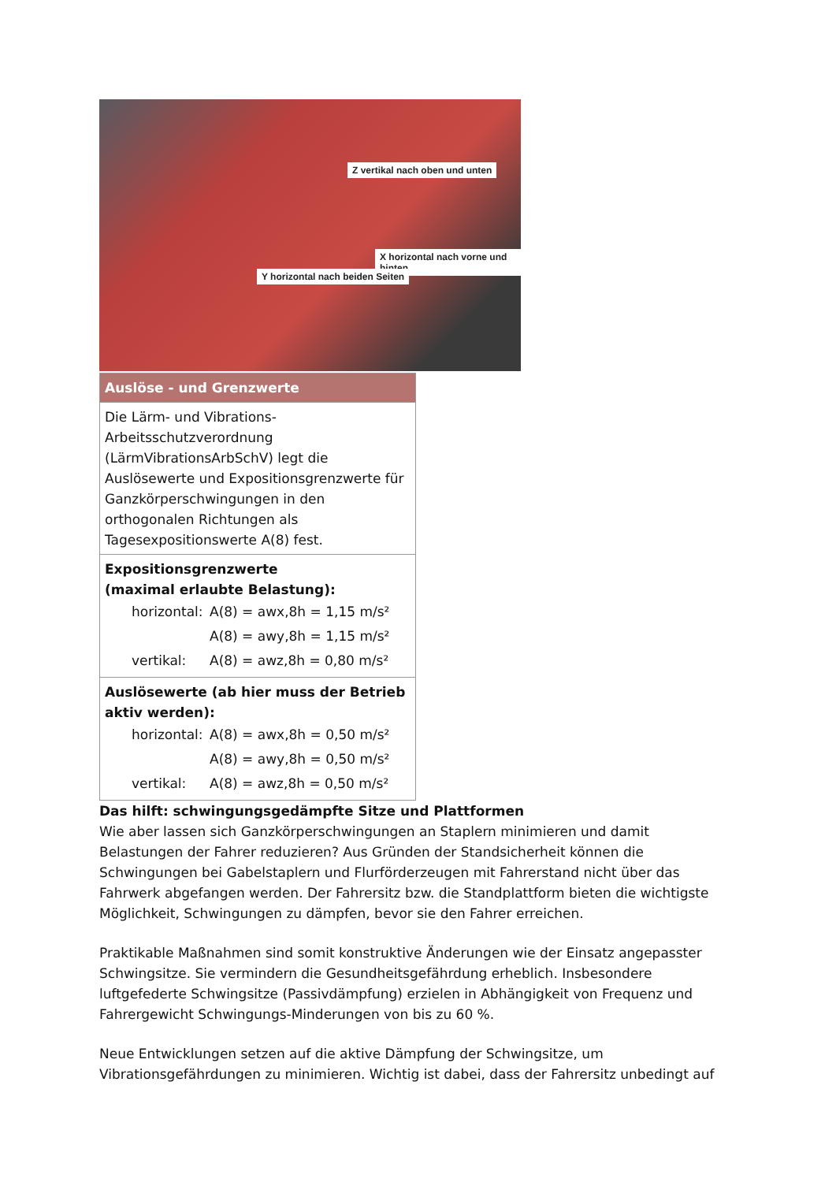Z vertikal nach oben und unten
X horizontal nach vorne und hinten
Y horizontal nach beiden Seiten
| Auslöse - und Grenzwerte |
| --- |
| Die Lärm- und Vibrations-Arbeitsschutzverordnung (LärmVibrationsArbSchV) legt die Auslösewerte und Expositionsgrenzwerte für Ganzkörperschwingungen in den orthogonalen Richtungen als Tagesexpositionswerte A(8) fest. |
| Expositionsgrenzwerte (maximal erlaubte Belastung): horizontal: A(8) = awx,8h = 1,15 m/s² A(8) = awy,8h = 1,15 m/s² vertikal: A(8) = awz,8h = 0,80 m/s² |
| Auslösewerte (ab hier muss der Betrieb aktiv werden): horizontal: A(8) = awx,8h = 0,50 m/s² A(8) = awy,8h = 0,50 m/s² vertikal: A(8) = awz,8h = 0,50 m/s² |
Das hilft: schwingungsgedämpfte Sitze und Plattformen
Wie aber lassen sich Ganzkörperschwingungen an Staplern minimieren und damit Belastungen der Fahrer reduzieren? Aus Gründen der Standsicherheit können die Schwingungen bei Gabelstaplern und Flurförderzeugen mit Fahrerstand nicht über das Fahrwerk abgefangen werden. Der Fahrersitz bzw. die Standplattform bieten die wichtigste Möglichkeit, Schwingungen zu dämpfen, bevor sie den Fahrer erreichen.
Praktikable Maßnahmen sind somit konstruktive Änderungen wie der Einsatz angepasster Schwingsitze. Sie vermindern die Gesundheitsgefährdung erheblich. Insbesondere luftgefederte Schwingsitze (Passivdämpfung) erzielen in Abhängigkeit von Frequenz und Fahrergewicht Schwingungs-Minderungen von bis zu 60 %.
Neue Entwicklungen setzen auf die aktive Dämpfung der Schwingsitze, um Vibrationsgefährdungen zu minimieren. Wichtig ist dabei, dass der Fahrersitz unbedingt auf